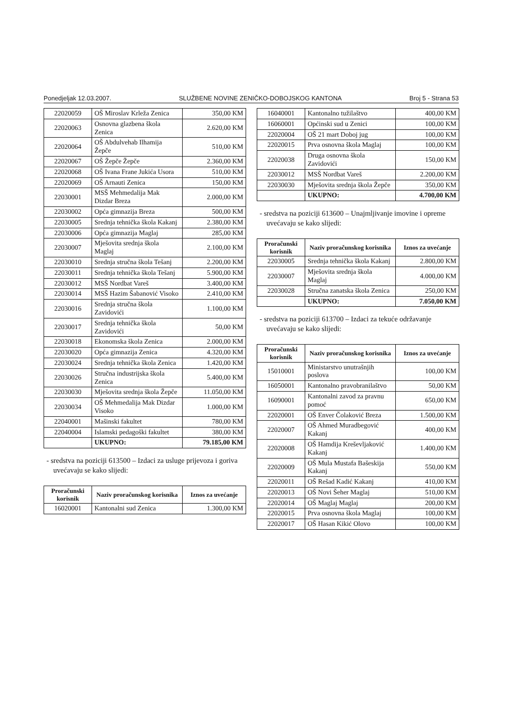Ponedjeljak 12.03.2007. SLUŽBENE NOVINE ZENIČKO-DOBOJSKOG KANTONA Broj 5 - Strana 53
| 22020059 | OŠ Miroslav Krleža Zenica | 350,00 KM |
| 22020063 | Osnovna glazbena škola Zenica | 2.620,00 KM |
| 22020064 | OŠ Abdulvehab Ilhamija Žepče | 510,00 KM |
| 22020067 | OŠ Žepče Žepče | 2.360,00 KM |
| 22020068 | OŠ Ivana Frane Jukića Usora | 510,00 KM |
| 22020069 | OŠ Arnauti Zenica | 150,00 KM |
| 22030001 | MSŠ Mehmedalija Mak Dizdar Breza | 2.000,00 KM |
| 22030002 | Opća gimnazija Breza | 500,00 KM |
| 22030005 | Srednja tehnička škola Kakanj | 2.380,00 KM |
| 22030006 | Opća gimnazija Maglaj | 285,00 KM |
| 22030007 | Mješovita srednja škola Maglaj | 2.100,00 KM |
| 22030010 | Srednja stručna škola Tešanj | 2.200,00 KM |
| 22030011 | Srednja tehnička škola Tešanj | 5.900,00 KM |
| 22030012 | MSŠ Nordbat Vareš | 3.400,00 KM |
| 22030014 | MSŠ Hazim Šabanović Visoko | 2.410,00 KM |
| 22030016 | Srednja stručna škola Zavidovići | 1.100,00 KM |
| 22030017 | Srednja tehnička škola Zavidovići | 50,00 KM |
| 22030018 | Ekonomska škola Zenica | 2.000,00 KM |
| 22030020 | Opća gimnazija Zenica | 4.320,00 KM |
| 22030024 | Srednja tehnička škola Zenica | 1.420,00 KM |
| 22030026 | Stručna industrijska škola Zenica | 5.400,00 KM |
| 22030030 | Mješovita srednja škola Žepče | 11.050,00 KM |
| 22030034 | OŠ Mehmedalija Mak Dizdar Visoko | 1.000,00 KM |
| 22040001 | Mašinski fakultet | 780,00 KM |
| 22040004 | Islamski pedagoški fakultet | 380,00 KM |
| | UKUPNO: | 79.185,00 KM |
- sredstva na poziciji 613500 – Izdaci za usluge prijevoza i goriva uvećavaju se kako slijedi:
| Proračunski korisnik | Naziv proračunskog korisnika | Iznos za uvećanje |
| --- | --- | --- |
| 16020001 | Kantonalni sud Zenica | 1.300,00 KM |
| 16040001 | Kantonalno tužilaštvo | 400,00 KM |
| 16060001 | Općinski sud u Zenici | 100,00 KM |
| 22020004 | OŠ 21 mart Doboj jug | 100,00 KM |
| 22020015 | Prva osnovna škola Maglaj | 100,00 KM |
| 22020038 | Druga osnovna škola Zavidovići | 150,00 KM |
| 22030012 | MSŠ Nordbat Vareš | 2.200,00 KM |
| 22030030 | Mješovita srednja škola Žepče | 350,00 KM |
| | UKUPNO: | 4.700,00 KM |
- sredstva na poziciji 613600 – Unajmljivanje imovine i opreme uvećavaju se kako slijedi:
| Proračunski korisnik | Naziv proračunskog korisnika | Iznos za uvećanje |
| --- | --- | --- |
| 22030005 | Srednja tehnička škola Kakanj | 2.800,00 KM |
| 22030007 | Mješovita srednja škola Maglaj | 4.000,00 KM |
| 22030028 | Stručna zanatska škola Zenica | 250,00 KM |
| | UKUPNO: | 7.050,00 KM |
- sredstva na poziciji 613700 – Izdaci za tekuće održavanje uvećavaju se kako slijedi:
| Proračunski korisnik | Naziv proračunskog korisnika | Iznos za uvećanje |
| --- | --- | --- |
| 15010001 | Ministarstvo unutrašnjih poslova | 100,00 KM |
| 16050001 | Kantonalno pravobranilaštvo | 50,00 KM |
| 16090001 | Kantonalni zavod za pravnu pomoć | 650,00 KM |
| 22020001 | OŠ Enver Čolaković Breza | 1.500,00 KM |
| 22020007 | OŠ Ahmed Muradbegović Kakanj | 400,00 KM |
| 22020008 | OŠ Hamdija Kreševljaković Kakanj | 1.400,00 KM |
| 22020009 | OŠ Mula Mustafa Bašeskija Kakanj | 550,00 KM |
| 22020011 | OŠ Rešad Kadić Kakanj | 410,00 KM |
| 22020013 | OŠ Novi Šeher Maglaj | 510,00 KM |
| 22020014 | OŠ Maglaj Maglaj | 200,00 KM |
| 22020015 | Prva osnovna škola Maglaj | 100,00 KM |
| 22020017 | OŠ Hasan Kikić Olovo | 100,00 KM |